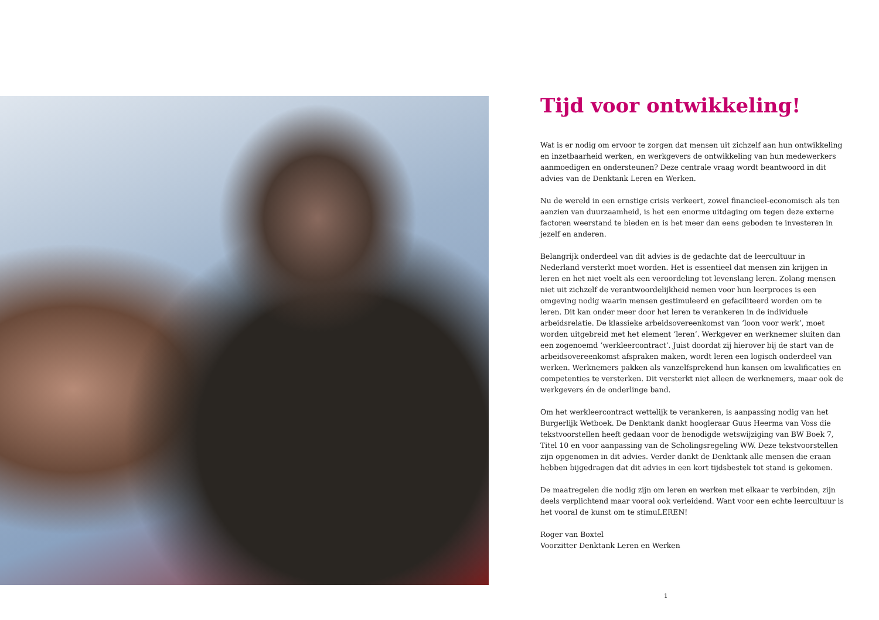Tijd voor ontwikkeling!
Wat is er nodig om ervoor te zorgen dat mensen uit zichzelf aan hun ontwikkeling en inzetbaarheid werken, en werkgevers de ontwikkeling van hun medewerkers aanmoedigen en ondersteunen? Deze centrale vraag wordt beantwoord in dit advies van de Denktank Leren en Werken.
Nu de wereld in een ernstige crisis verkeert, zowel financieel-economisch als ten aanzien van duurzaamheid, is het een enorme uitdaging om tegen deze externe factoren weerstand te bieden en is het meer dan eens geboden te investeren in jezelf en anderen.
Belangrijk onderdeel van dit advies is de gedachte dat de leercultuur in Nederland versterkt moet worden. Het is essentieel dat mensen zin krijgen in leren en het niet voelt als een veroordeling tot levenslang leren. Zolang mensen niet uit zichzelf de verantwoordelijkheid nemen voor hun leerproces is een omgeving nodig waarin mensen gestimuleerd en gefaciliteerd worden om te leren. Dit kan onder meer door het leren te verankeren in de individuele arbeidsrelatie. De klassieke arbeidsovereenkomst van ‘loon voor werk’, moet worden uitgebreid met het element ‘leren’. Werkgever en werknemer sluiten dan een zogenoemd ‘werkleercontract’. Juist doordat zij hierover bij de start van de arbeidsovereenkomst afspraken maken, wordt leren een logisch onderdeel van werken. Werknemers pakken als vanzelfsprekend hun kansen om kwalificaties en competenties te versterken. Dit versterkt niet alleen de werknemers, maar ook de werkgevers én de onderlinge band.
Om het werkleercontract wettelijk te verankeren, is aanpassing nodig van het Burgerlijk Wetboek. De Denktank dankt hoogleraar Guus Heerma van Voss die tekstvoorstellen heeft gedaan voor de benodigde wetswijziging van BW Boek 7, Titel 10 en voor aanpassing van de Scholingsregeling WW. Deze tekstvoorstellen zijn opgenomen in dit advies. Verder dankt de Denktank alle mensen die eraan hebben bijgedragen dat dit advies in een kort tijdsbestek tot stand is gekomen.
De maatregelen die nodig zijn om leren en werken met elkaar te verbinden, zijn deels verplichtend maar vooral ook verleidend. Want voor een echte leercultuur is het vooral de kunst om te stimuLEREN!
Roger van Boxtel
Voorzitter Denktank Leren en Werken
1